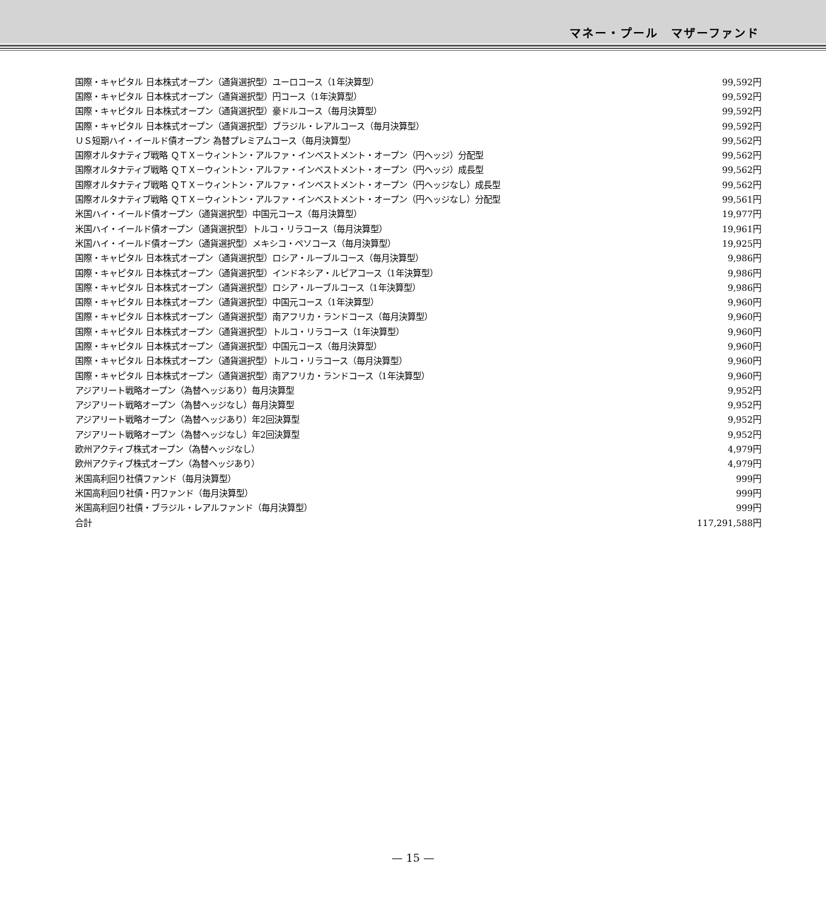マネー・プール　マザーファンド
| 国際・キャピタル 日本株式オープン（通貨選択型）ユーロコース（1年決算型） | 99,592円 |
| 国際・キャピタル 日本株式オープン（通貨選択型）円コース（1年決算型） | 99,592円 |
| 国際・キャピタル 日本株式オープン（通貨選択型）豪ドルコース（毎月決算型） | 99,592円 |
| 国際・キャピタル 日本株式オープン（通貨選択型）ブラジル・レアルコース（毎月決算型） | 99,592円 |
| ＵＳ短期ハイ・イールド債オープン 為替プレミアムコース（毎月決算型） | 99,562円 |
| 国際オルタナティブ戦略 ＱＴＸ－ウィントン・アルファ・インベストメント・オープン（円ヘッジ）分配型 | 99,562円 |
| 国際オルタナティブ戦略 ＱＴＸ－ウィントン・アルファ・インベストメント・オープン（円ヘッジ）成長型 | 99,562円 |
| 国際オルタナティブ戦略 ＱＴＸ－ウィントン・アルファ・インベストメント・オープン（円ヘッジなし）成長型 | 99,562円 |
| 国際オルタナティブ戦略 ＱＴＸ－ウィントン・アルファ・インベストメント・オープン（円ヘッジなし）分配型 | 99,561円 |
| 米国ハイ・イールド債オープン（通貨選択型）中国元コース（毎月決算型） | 19,977円 |
| 米国ハイ・イールド債オープン（通貨選択型）トルコ・リラコース（毎月決算型） | 19,961円 |
| 米国ハイ・イールド債オープン（通貨選択型）メキシコ・ペソコース（毎月決算型） | 19,925円 |
| 国際・キャピタル 日本株式オープン（通貨選択型）ロシア・ルーブルコース（毎月決算型） | 9,986円 |
| 国際・キャピタル 日本株式オープン（通貨選択型）インドネシア・ルピアコース（1年決算型） | 9,986円 |
| 国際・キャピタル 日本株式オープン（通貨選択型）ロシア・ルーブルコース（1年決算型） | 9,986円 |
| 国際・キャピタル 日本株式オープン（通貨選択型）中国元コース（1年決算型） | 9,960円 |
| 国際・キャピタル 日本株式オープン（通貨選択型）南アフリカ・ランドコース（毎月決算型） | 9,960円 |
| 国際・キャピタル 日本株式オープン（通貨選択型）トルコ・リラコース（1年決算型） | 9,960円 |
| 国際・キャピタル 日本株式オープン（通貨選択型）中国元コース（毎月決算型） | 9,960円 |
| 国際・キャピタル 日本株式オープン（通貨選択型）トルコ・リラコース（毎月決算型） | 9,960円 |
| 国際・キャピタル 日本株式オープン（通貨選択型）南アフリカ・ランドコース（1年決算型） | 9,960円 |
| アジアリート戦略オープン（為替ヘッジあり）毎月決算型 | 9,952円 |
| アジアリート戦略オープン（為替ヘッジなし）毎月決算型 | 9,952円 |
| アジアリート戦略オープン（為替ヘッジあり）年2回決算型 | 9,952円 |
| アジアリート戦略オープン（為替ヘッジなし）年2回決算型 | 9,952円 |
| 欧州アクティブ株式オープン（為替ヘッジなし） | 4,979円 |
| 欧州アクティブ株式オープン（為替ヘッジあり） | 4,979円 |
| 米国高利回り社債ファンド（毎月決算型） | 999円 |
| 米国高利回り社債・円ファンド（毎月決算型） | 999円 |
| 米国高利回り社債・ブラジル・レアルファンド（毎月決算型） | 999円 |
| 合計 | 117,291,588円 |
— 15 —